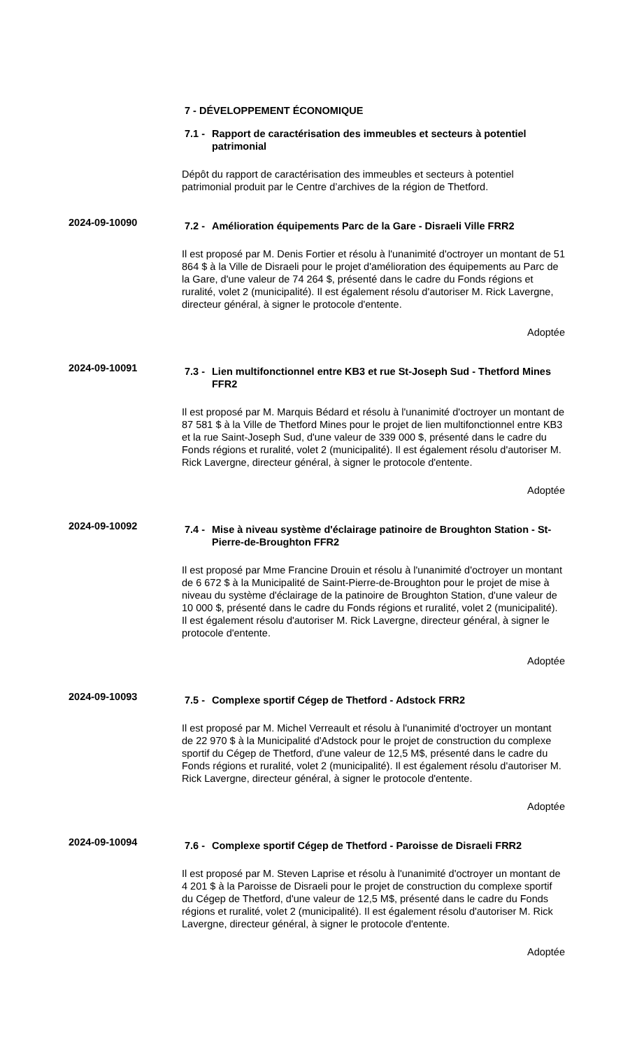7 - DÉVELOPPEMENT ÉCONOMIQUE
7.1 - Rapport de caractérisation des immeubles et secteurs à potentiel patrimonial
Dépôt du rapport de caractérisation des immeubles et secteurs à potentiel patrimonial produit par le Centre d’archives de la région de Thetford.
2024-09-10090
7.2 - Amélioration équipements Parc de la Gare - Disraeli Ville FRR2
Il est proposé par M. Denis Fortier et résolu à l'unanimité d'octroyer un montant de 51 864 $ à la Ville de Disraeli pour le projet d'amélioration des équipements au Parc de la Gare, d'une valeur de 74 264 $, présenté dans le cadre du Fonds régions et ruralité, volet 2 (municipalité). Il est également résolu d'autoriser M. Rick Lavergne, directeur général, à signer le protocole d'entente.
Adoptée
2024-09-10091
7.3 - Lien multifonctionnel entre KB3 et rue St-Joseph Sud - Thetford Mines FFR2
Il est proposé par M. Marquis Bédard et résolu à l'unanimité d'octroyer un montant de 87 581 $ à la Ville de Thetford Mines pour le projet de lien multifonctionnel entre KB3 et la rue Saint-Joseph Sud, d'une valeur de 339 000 $, présenté dans le cadre du Fonds régions et ruralité, volet 2 (municipalité). Il est également résolu d'autoriser M. Rick Lavergne, directeur général, à signer le protocole d'entente.
Adoptée
2024-09-10092
7.4 - Mise à niveau système d'éclairage patinoire de Broughton Station - St-Pierre-de-Broughton FFR2
Il est proposé par Mme Francine Drouin et résolu à l'unanimité d'octroyer un montant de 6 672 $ à la Municipalité de Saint-Pierre-de-Broughton pour le projet de mise à niveau du système d'éclairage de la patinoire de Broughton Station, d'une valeur de 10 000 $, présenté dans le cadre du Fonds régions et ruralité, volet 2 (municipalité). Il est également résolu d'autoriser M. Rick Lavergne, directeur général, à signer le protocole d'entente.
Adoptée
2024-09-10093
7.5 - Complexe sportif Cégep de Thetford - Adstock FRR2
Il est proposé par M. Michel Verreault et résolu à l'unanimité d'octroyer un montant de 22 970 $ à la Municipalité d'Adstock pour le projet de construction du complexe sportif du Cégep de Thetford, d'une valeur de 12,5 M$, présenté dans le cadre du Fonds régions et ruralité, volet 2 (municipalité). Il est également résolu d'autoriser M. Rick Lavergne, directeur général, à signer le protocole d'entente.
Adoptée
2024-09-10094
7.6 - Complexe sportif Cégep de Thetford - Paroisse de Disraeli FRR2
Il est proposé par M. Steven Laprise et résolu à l'unanimité d'octroyer un montant de 4 201 $ à la Paroisse de Disraeli pour le projet de construction du complexe sportif du Cégep de Thetford, d'une valeur de 12,5 M$, présenté dans le cadre du Fonds régions et ruralité, volet 2 (municipalité). Il est également résolu d'autoriser M. Rick Lavergne, directeur général, à signer le protocole d'entente.
Adoptée